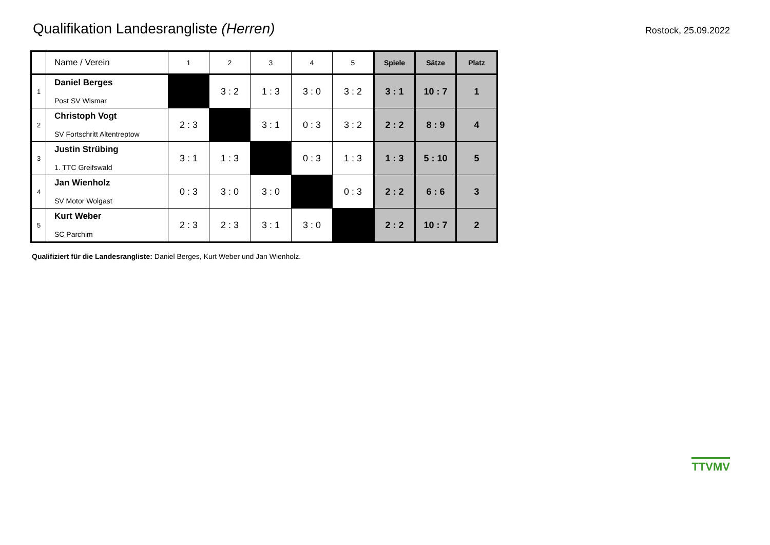Qualifikation Landesrangliste (Herren)
Rostock, 25.09.2022
| | Name / Verein | 1 | 2 | 3 | 4 | 5 | Spiele | Sätze | Platz |
| --- | --- | --- | --- | --- | --- | --- | --- | --- | --- |
| 1 | Daniel Berges Post SV Wismar | | 3 : 2 | 1 : 3 | 3 : 0 | 3 : 2 | 3 : 1 | 10 : 7 | 1 |
| 2 | Christoph Vogt SV Fortschritt Altentreptow | 2 : 3 | | 3 : 1 | 0 : 3 | 3 : 2 | 2 : 2 | 8 : 9 | 4 |
| 3 | Justin Strübing 1. TTC Greifswald | 3 : 1 | 1 : 3 | | 0 : 3 | 1 : 3 | 1 : 3 | 5 : 10 | 5 |
| 4 | Jan Wienholz SV Motor Wolgast | 0 : 3 | 3 : 0 | 3 : 0 | | 0 : 3 | 2 : 2 | 6 : 6 | 3 |
| 5 | Kurt Weber SC Parchim | 2 : 3 | 2 : 3 | 3 : 1 | 3 : 0 | | 2 : 2 | 10 : 7 | 2 |
Qualifiziert für die Landesrangliste: Daniel Berges, Kurt Weber und Jan Wienholz.
TTVMV